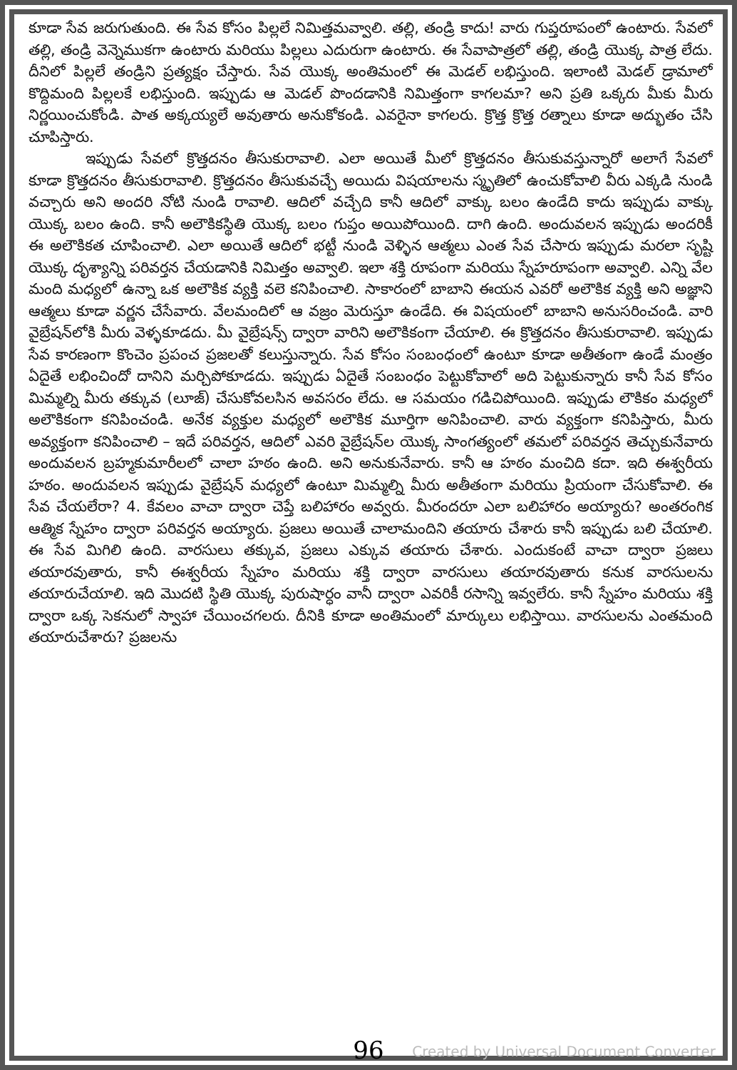కూడా సేవ జరుగుతుంది. ఈ సేవ కోసం పిల్లలే నిమిత్తమవ్వాలి. తల్లి, తండ్రి కాదు! వారు గుప్తరూపంలో ఉంటారు. సేవలో తల్లి, తండ్రి వెన్నెముకగా ఉంటారు మరియు పిల్లలు ఎదురుగా ఉంటారు. ఈ సేవాపాత్రలో తల్లి, తండ్రి యొక్క పాత్ర లేదు. దీనిలో పిల్లలే తండ్రిని ప్రత్యక్షం చేస్తారు. సేవ యొక్క అంతిమంలో ఈ మెడల్ లభిస్తుంది. ఇలాంటి మెడల్ డ్రామాలో కొద్దిమంది పిల్లలకే లభిస్తుంది. ఇప్పుడు ఆ మెడల్ పొందడానికి నిమిత్తంగా కాగలమా? అని ప్రతి ఒక్కరు మీకు మీరు నిర్ణయించుకోండి. పాత అక్కయ్యలే అవుతారు అనుకోకండి. ఎవరైనా కాగలరు. క్రొత్త క్రొత్త రత్నాలు కూడా అద్భుతం చేసి చూపిస్తారు.
ఇప్పుడు సేవలో క్రొత్తదనం తీసుకురావాలి. ఎలా అయితే మీలో క్రొత్తదనం తీసుకువస్తున్నారో అలాగే సేవలో కూడా క్రొత్తదనం తీసుకురావాలి. క్రొత్తదనం తీసుకువచ్చే అయిదు విషయాలను స్మృతిలో ఉంచుకోవాలి వీరు ఎక్కడి నుండి వచ్చారు అని అందరి నోటి నుండి రావాలి. ఆదిలో వచ్చేది కానీ ఆదిలో వాక్కు బలం ఉండేది కాదు ఇప్పుడు వాక్కు యొక్క బలం ఉంది. కానీ అలౌకికస్థితి యొక్క బలం గుప్తం అయిపోయింది. దాగి ఉంది. అందువలన ఇప్పుడు అందరికీ ఈ అలౌకికత చూపించాలి. ఎలా అయితే ఆదిలో భట్టీ నుండి వెళ్ళిన ఆత్మలు ఎంత సేవ చేసారు ఇప్పుడు మరలా సృష్టి యొక్క దృశ్యాన్ని పరివర్తన చేయడానికి నిమిత్తం అవ్వాలి. ఇలా శక్తి రూపంగా మరియు స్నేహరూపంగా అవ్వాలి. ఎన్ని వేల మంది మధ్యలో ఉన్నా ఒక అలౌకిక వ్యక్తి వలె కనిపించాలి. సాకారంలో బాబాని ఈయన ఎవరో అలౌకిక వ్యక్తి అని అజ్ఞాని ఆత్మలు కూడా వర్ణన చేసేవారు. వేలమందిలో ఆ వజ్రం మెరుస్తూ ఉండేది. ఈ విషయంలో బాబాని అనుసరించండి. వారి వైబ్రేషన్‌లోకి మీరు వెళ్ళకూడదు. మీ వైబ్రేషన్స్ ద్వారా వారిని అలౌకికంగా చేయాలి. ఈ క్రొత్తదనం తీసుకురావాలి. ఇప్పుడు సేవ కారణంగా కొంచెం ప్రపంచ ప్రజలతో కలుస్తున్నారు. సేవ కోసం సంబంధంలో ఉంటూ కూడా అతీతంగా ఉండే మంత్రం ఏదైతే లభించిందో దానిని మర్చిపోకూడదు. ఇప్పుడు ఏదైతే సంబంధం పెట్టుకోవాలో అది పెట్టుకున్నారు కానీ సేవ కోసం మిమ్మల్ని మీరు తక్కువ (లూజ్) చేసుకోవలసిన అవసరం లేదు. ఆ సమయం గడిచిపోయింది. ఇప్పుడు లౌకికం మధ్యలో అలౌకికంగా కనిపించండి. అనేక వ్యక్తుల మధ్యలో అలౌకిక మూర్తిగా అనిపించాలి. వారు వ్యక్తంగా కనిపిస్తారు, మీరు అవ్యక్తంగా కనిపించాలి – ఇదే పరివర్తన, ఆదిలో ఎవరి వైబ్రేషన్‌ల యొక్క సాంగత్యంలో తమలో పరివర్తన తెచ్చుకునేవారు అందువలన బ్రహ్మకుమారీలలో చాలా హఠం ఉంది. అని అనుకునేవారు. కానీ ఆ హఠం మంచిది కదా. ఇది ఈశ్వరీయ హఠం. అందువలన ఇప్పుడు వైబ్రేషన్ మధ్యలో ఉంటూ మిమ్మల్ని మీరు అతీతంగా మరియు ప్రియంగా చేసుకోవాలి. ఈ సేవ చేయలేరా? 4. కేవలం వాచా ద్వారా చెప్తే బలిహారం అవ్వరు. మీరందరూ ఎలా బలిహారం అయ్యారు? అంతరంగిక ఆత్మిక స్నేహం ద్వారా పరివర్తన అయ్యారు. ప్రజలు అయితే చాలామందిని తయారు చేశారు కానీ ఇప్పుడు బలి చేయాలి. ఈ సేవ మిగిలి ఉంది. వారసులు తక్కువ, ప్రజలు ఎక్కువ తయారు చేశారు. ఎందుకంటే వాచా ద్వారా ప్రజలు తయారవుతారు, కానీ ఈశ్వరీయ స్నేహం మరియు శక్తి ద్వారా వారసులు తయారవుతారు కనుక వారసులను తయారుచేయాలి. ఇది మొదటి స్థితి యొక్క పురుషార్ధం వానీ ద్వారా ఎవరికీ రసాన్ని ఇవ్వలేరు. కానీ స్నేహం మరియు శక్తి ద్వారా ఒక్క సెకనులో స్వాహా చేయించగలరు. దీనికి కూడా అంతిమంలో మార్కులు లభిస్తాయి. వారసులను ఎంతమంది తయారుచేశారు? ప్రజలను
96
Created by Universal Document Converter